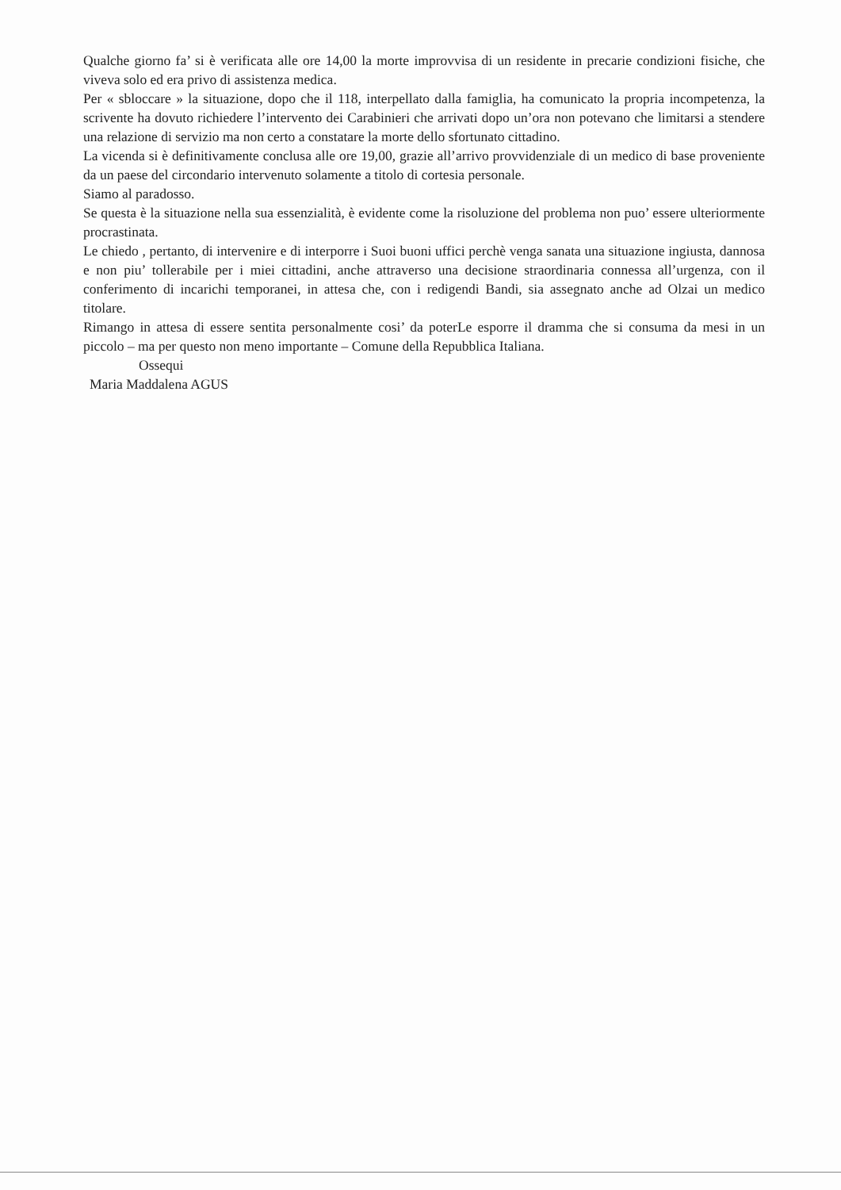Qualche giorno fa’ si è verificata alle ore 14,00 la morte improvvisa di un residente in precarie condizioni fisiche, che viveva solo ed era privo di assistenza medica.
Per « sbloccare » la situazione, dopo che il 118, interpellato dalla famiglia, ha comunicato la propria incompetenza, la scrivente ha dovuto richiedere l’intervento dei Carabinieri che arrivati dopo un’ora non potevano che limitarsi a stendere una relazione di servizio ma non certo a constatare la morte dello sfortunato cittadino.
La vicenda si è definitivamente conclusa alle ore 19,00, grazie all’arrivo provvidenziale di un medico di base proveniente da un paese del circondario intervenuto solamente a titolo di cortesia personale.
Siamo al paradosso.
Se questa è la situazione nella sua essenzialità, è evidente come la risoluzione del problema non puo’ essere ulteriormente procrastinata.
Le chiedo , pertanto, di intervenire e di interporre i Suoi buoni uffici perchè venga sanata una situazione ingiusta, dannosa e non piu’ tollerabile per i miei cittadini, anche attraverso una decisione straordinaria connessa all’urgenza, con il conferimento di incarichi temporanei, in attesa che, con i redigendi Bandi, sia assegnato anche ad Olzai un medico titolare.
Rimango in attesa di essere sentita personalmente cosi’ da poterLe esporre il dramma che si consuma da mesi in un piccolo – ma per questo non meno importante – Comune della Repubblica Italiana.
Ossequi
Maria Maddalena AGUS